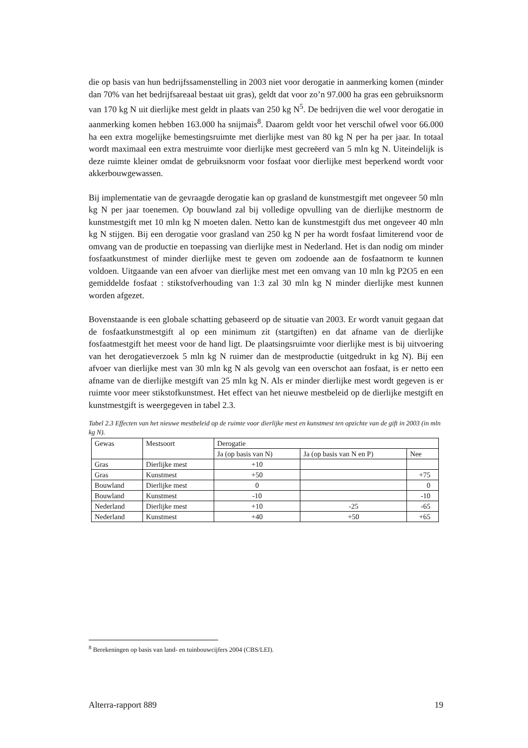die op basis van hun bedrijfssamenstelling in 2003 niet voor derogatie in aanmerking komen (minder dan 70% van het bedrijfsareaal bestaat uit gras), geldt dat voor zo’n 97.000 ha gras een gebruiksnorm van 170 kg N uit dierlijke mest geldt in plaats van 250 kg N<sup>5</sup>. De bedrijven die wel voor derogatie in aanmerking komen hebben 163.000 ha snijmais<sup>8</sup>. Daarom geldt voor het verschil ofwel voor 66.000 ha een extra mogelijke bemestingsruimte met dierlijke mest van 80 kg N per ha per jaar. In totaal wordt maximaal een extra mestruimte voor dierlijke mest gecreëerd van 5 mln kg N. Uiteindelijk is deze ruimte kleiner omdat de gebruiksnorm voor fosfaat voor dierlijke mest beperkend wordt voor akkerbouwgewassen.
Bij implementatie van de gevraagde derogatie kan op grasland de kunstmestgift met ongeveer 50 mln kg N per jaar toenemen. Op bouwland zal bij volledige opvulling van de dierlijke mestnorm de kunstmestgift met 10 mln kg N moeten dalen. Netto kan de kunstmestgift dus met ongeveer 40 mln kg N stijgen. Bij een derogatie voor grasland van 250 kg N per ha wordt fosfaat limiterend voor de omvang van de productie en toepassing van dierlijke mest in Nederland. Het is dan nodig om minder fosfaatkunstmest of minder dierlijke mest te geven om zodoende aan de fosfaatnorm te kunnen voldoen. Uitgaande van een afvoer van dierlijke mest met een omvang van 10 mln kg P2O5 en een gemiddelde fosfaat : stikstofverhouding van 1:3 zal 30 mln kg N minder dierlijke mest kunnen worden afgezet.
Bovenstaande is een globale schatting gebaseerd op de situatie van 2003. Er wordt vanuit gegaan dat de fosfaatkunstmestgift al op een minimum zit (startgiften) en dat afname van de dierlijke fosfaatmestgift het meest voor de hand ligt. De plaatsingsruimte voor dierlijke mest is bij uitvoering van het derogatieverzoek 5 mln kg N ruimer dan de mestproductie (uitgedrukt in kg N). Bij een afvoer van dierlijke mest van 30 mln kg N als gevolg van een overschot aan fosfaat, is er netto een afname van de dierlijke mestgift van 25 mln kg N. Als er minder dierlijke mest wordt gegeven is er ruimte voor meer stikstofkunstmest. Het effect van het nieuwe mestbeleid op de dierlijke mestgift en kunstmestgift is weergegeven in tabel 2.3.
Tabel 2.3 Effecten van het nieuwe mestbeleid op de ruimte voor dierlijke mest en kunstmest ten opzichte van de gift in 2003 (in mln kg N).
| Gewas | Mestsoort | Derogatie | | |
| | | Ja (op basis van N) | Ja (op basis van N en P) | Nee |
| Gras | Dierlijke mest | +10 | | |
| Gras | Kunstmest | +50 | | +75 |
| Bouwland | Dierlijke mest | 0 | | 0 |
| Bouwland | Kunstmest | -10 | | -10 |
| Nederland | Dierlijke mest | +10 | -25 | -65 |
| Nederland | Kunstmest | +40 | +50 | +65 |
<sup>8</sup> Berekeningen op basis van land- en tuinbouwcijfers 2004 (CBS/LEI).
Alterra-rapport 889 19